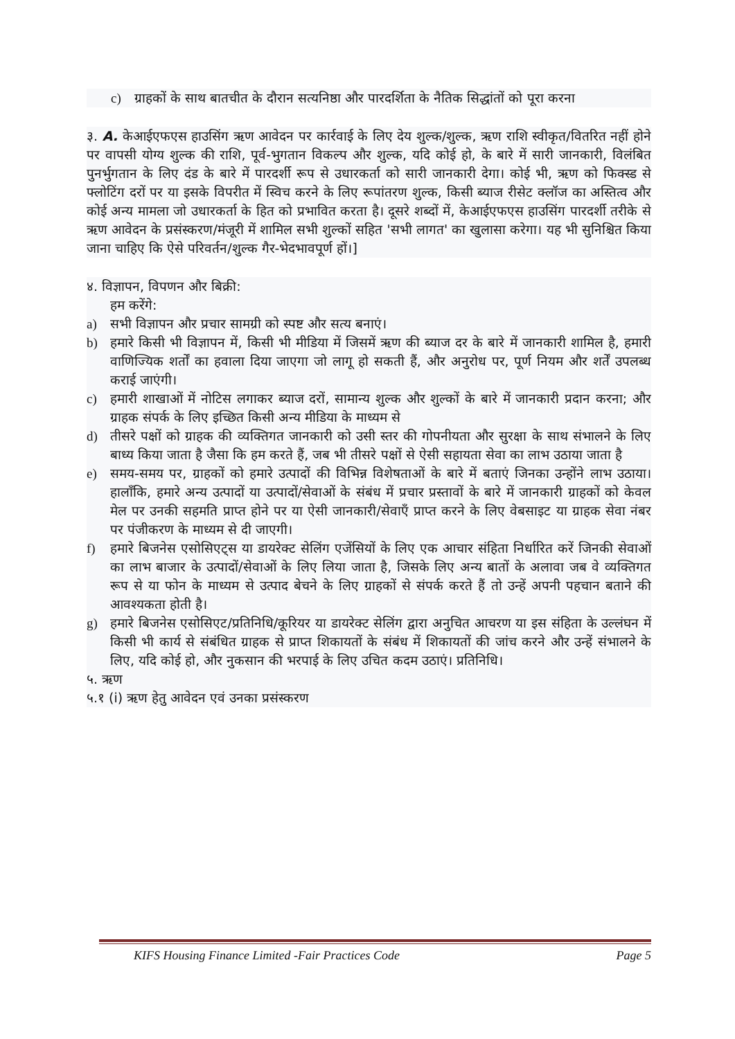c) ग्राहकों के साथ बातचीत के दौरान सत्यनिष्ठा और पारदर्शिता के नैतिक सिद्धांतों को पूरा करना
३. A. केआईएफएस हाउसिंग ऋण आवेदन पर कार्रवाई के लिए देय शुल्क/शुल्क, ऋण राशि स्वीकृत/वितरित नहीं होने पर वापसी योग्य शुल्क की राशि, पूर्व-भुगतान विकल्प और शुल्क, यदि कोई हो, के बारे में सारी जानकारी, विलंबित पुनर्भुगतान के लिए दंड के बारे में पारदर्शी रूप से उधारकर्ता को सारी जानकारी देगा। कोई भी, ऋण को फिक्स्ड से फ्लोटिंग दरों पर या इसके विपरीत में स्विच करने के लिए रूपांतरण शुल्क, किसी ब्याज रीसेट क्लॉज का अस्तित्व और कोई अन्य मामला जो उधारकर्ता के हित को प्रभावित करता है। दूसरे शब्दों में, केआईएफएस हाउसिंग पारदर्शी तरीके से ऋण आवेदन के प्रसंस्करण/मंजूरी में शामिल सभी शुल्कों सहित 'सभी लागत' का खुलासा करेगा। यह भी सुनिश्चित किया जाना चाहिए कि ऐसे परिवर्तन/शुल्क गैर-भेदभावपूर्ण हों।]
४. विज्ञापन, विपणन और बिक्री:
हम करेंगे:
a) सभी विज्ञापन और प्रचार सामग्री को स्पष्ट और सत्य बनाएं।
b) हमारे किसी भी विज्ञापन में, किसी भी मीडिया में जिसमें ऋण की ब्याज दर के बारे में जानकारी शामिल है, हमारी वाणिज्यिक शर्तों का हवाला दिया जाएगा जो लागू हो सकती हैं, और अनुरोध पर, पूर्ण नियम और शर्तें उपलब्ध कराई जाएंगी।
c) हमारी शाखाओं में नोटिस लगाकर ब्याज दरों, सामान्य शुल्क और शुल्कों के बारे में जानकारी प्रदान करना; और ग्राहक संपर्क के लिए इच्छित किसी अन्य मीडिया के माध्यम से
d) तीसरे पक्षों को ग्राहक की व्यक्तिगत जानकारी को उसी स्तर की गोपनीयता और सुरक्षा के साथ संभालने के लिए बाध्य किया जाता है जैसा कि हम करते हैं, जब भी तीसरे पक्षों से ऐसी सहायता सेवा का लाभ उठाया जाता है
e) समय-समय पर, ग्राहकों को हमारे उत्पादों की विभिन्न विशेषताओं के बारे में बताएं जिनका उन्होंने लाभ उठाया। हालाँकि, हमारे अन्य उत्पादों या उत्पादों/सेवाओं के संबंध में प्रचार प्रस्तावों के बारे में जानकारी ग्राहकों को केवल मेल पर उनकी सहमति प्राप्त होने पर या ऐसी जानकारी/सेवाएँ प्राप्त करने के लिए वेबसाइट या ग्राहक सेवा नंबर पर पंजीकरण के माध्यम से दी जाएगी।
f) हमारे बिजनेस एसोसिएट्स या डायरेक्ट सेलिंग एजेंसियों के लिए एक आचार संहिता निर्धारित करें जिनकी सेवाओं का लाभ बाजार के उत्पादों/सेवाओं के लिए लिया जाता है, जिसके लिए अन्य बातों के अलावा जब वे व्यक्तिगत रूप से या फोन के माध्यम से उत्पाद बेचने के लिए ग्राहकों से संपर्क करते हैं तो उन्हें अपनी पहचान बताने की आवश्यकता होती है।
g) हमारे बिजनेस एसोसिएट/प्रतिनिधि/कूरियर या डायरेक्ट सेलिंग द्वारा अनुचित आचरण या इस संहिता के उल्लंघन में किसी भी कार्य से संबंधित ग्राहक से प्राप्त शिकायतों के संबंध में शिकायतों की जांच करने और उन्हें संभालने के लिए, यदि कोई हो, और नुकसान की भरपाई के लिए उचित कदम उठाएं। प्रतिनिधि।
५. ऋण
५.१ (i) ऋण हेतु आवेदन एवं उनका प्रसंस्करण
KIFS Housing Finance Limited -Fair Practices Code Page 5